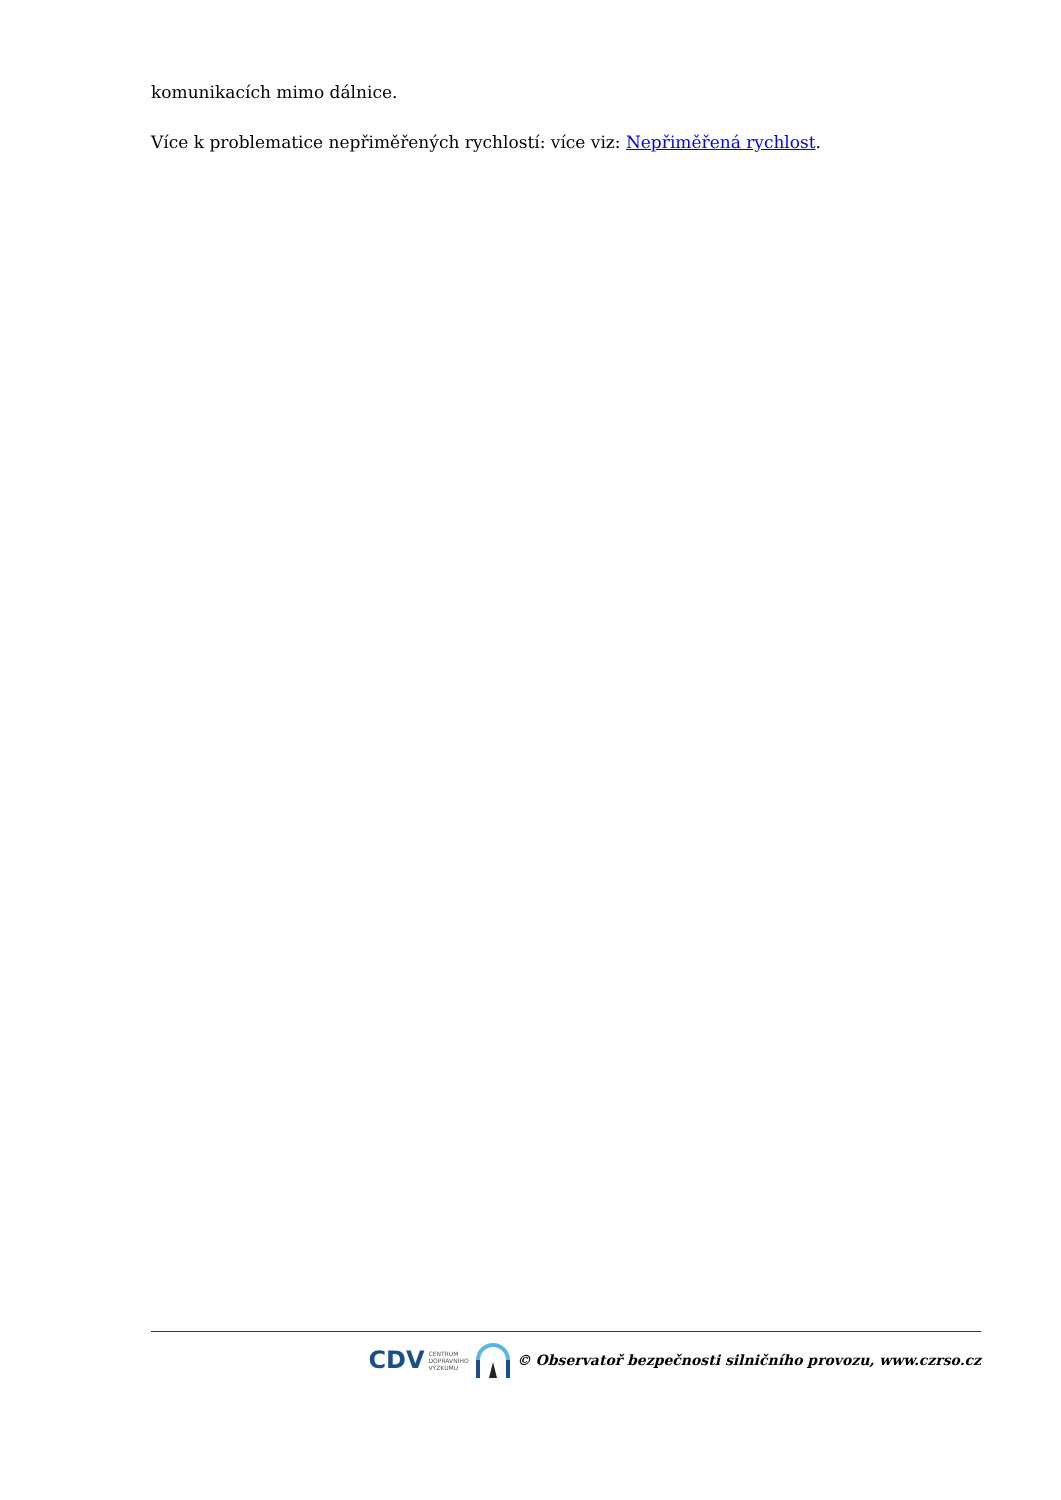komunikacích mimo dálnice.
Více k problematice nepřiměřených rychlostí: více viz: Nepřiměřená rychlost.
CDV CENTRUM
DOPRAVNÍHO
VÝZKUMU
© Observatoř bezpečnosti silničního provozu, www.czrso.cz